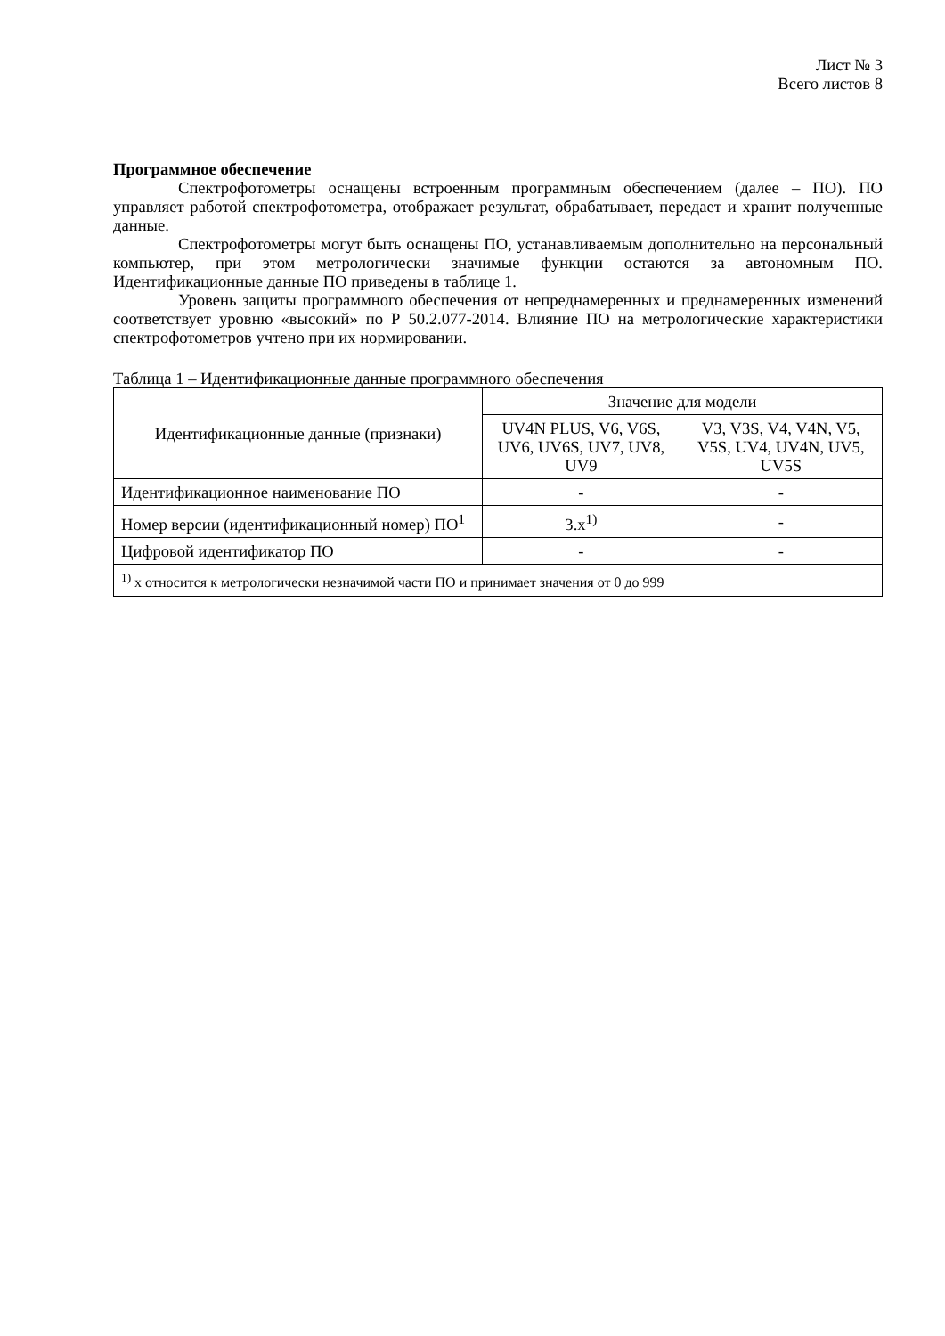Лист № 3
Всего листов 8
Программное обеспечение
Спектрофотометры оснащены встроенным программным обеспечением (далее – ПО). ПО управляет работой спектрофотометра, отображает результат, обрабатывает, передает и хранит полученные данные.
Спектрофотометры могут быть оснащены ПО, устанавливаемым дополнительно на персональный компьютер, при этом метрологически значимые функции остаются за автономным ПО. Идентификационные данные ПО приведены в таблице 1.
Уровень защиты программного обеспечения от непреднамеренных и преднамеренных изменений соответствует уровню «высокий» по Р 50.2.077-2014. Влияние ПО на метрологические характеристики спектрофотометров учтено при их нормировании.
Таблица 1 – Идентификационные данные программного обеспечения
| Идентификационные данные (признаки) | Значение для модели | |
| --- | --- | --- |
| | UV4N PLUS, V6, V6S, UV6, UV6S, UV7, UV8, UV9 | V3, V3S, V4, V4N, V5, V5S, UV4, UV4N, UV5, UV5S |
| Идентификационное наименование ПО | - | - |
| Номер версии (идентификационный номер) ПО<sup>1</sup> | 3.x<sup>1)</sup> | - |
| Цифровой идентификатор ПО | - | - |
| <sup>1)</sup> x относится к метрологически незначимой части ПО и принимает значения от 0 до 999 | | |